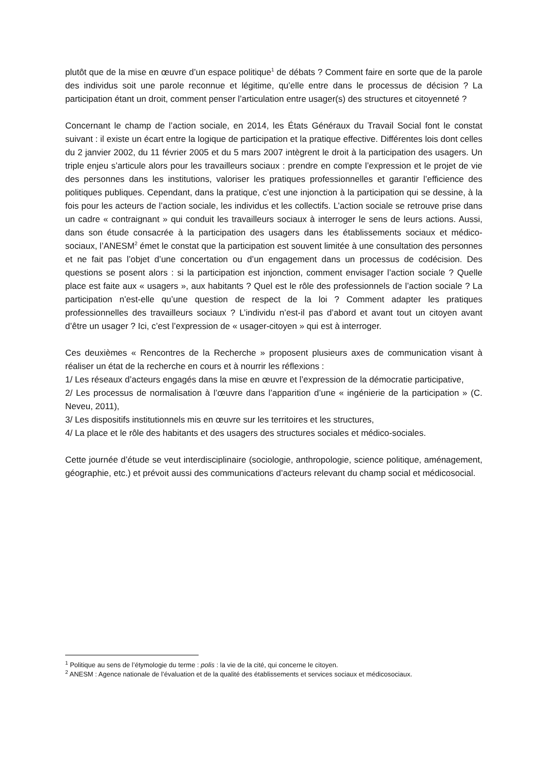plutôt que de la mise en œuvre d’un espace politique<sup>1</sup> de débats ? Comment faire en sorte que de la parole des individus soit une parole reconnue et légitime, qu’elle entre dans le processus de décision ? La participation étant un droit, comment penser l’articulation entre usager(s) des structures et citoyenneté ?
Concernant le champ de l’action sociale, en 2014, les États Généraux du Travail Social font le constat suivant : il existe un écart entre la logique de participation et la pratique effective. Différentes lois dont celles du 2 janvier 2002, du 11 février 2005 et du 5 mars 2007 intègrent le droit à la participation des usagers. Un triple enjeu s’articule alors pour les travailleurs sociaux : prendre en compte l’expression et le projet de vie des personnes dans les institutions, valoriser les pratiques professionnelles et garantir l’efficience des politiques publiques. Cependant, dans la pratique, c’est une injonction à la participation qui se dessine, à la fois pour les acteurs de l’action sociale, les individus et les collectifs. L’action sociale se retrouve prise dans un cadre « contraignant » qui conduit les travailleurs sociaux à interroger le sens de leurs actions. Aussi, dans son étude consacrée à la participation des usagers dans les établissements sociaux et médico-sociaux, l’ANESM<sup>2</sup> émet le constat que la participation est souvent limitée à une consultation des personnes et ne fait pas l’objet d’une concertation ou d’un engagement dans un processus de codécision. Des questions se posent alors : si la participation est injonction, comment envisager l’action sociale ? Quelle place est faite aux « usagers », aux habitants ? Quel est le rôle des professionnels de l’action sociale ? La participation n’est-elle qu’une question de respect de la loi ? Comment adapter les pratiques professionnelles des travailleurs sociaux ? L’individu n’est-il pas d’abord et avant tout un citoyen avant d’être un usager ? Ici, c’est l’expression de « usager-citoyen » qui est à interroger.
Ces deuxièmes « Rencontres de la Recherche » proposent plusieurs axes de communication visant à réaliser un état de la recherche en cours et à nourrir les réflexions :
1/ Les réseaux d’acteurs engagés dans la mise en œuvre et l’expression de la démocratie participative,
2/ Les processus de normalisation à l’œuvre dans l’apparition d’une « ingénierie de la participation » (C. Neveu, 2011),
3/ Les dispositifs institutionnels mis en œuvre sur les territoires et les structures,
4/ La place et le rôle des habitants et des usagers des structures sociales et médico-sociales.
Cette journée d’étude se veut interdisciplinaire (sociologie, anthropologie, science politique, aménagement, géographie, etc.) et prévoit aussi des communications d’acteurs relevant du champ social et médicosocial.
<sup>1</sup> Politique au sens de l’étymologie du terme : polis : la vie de la cité, qui concerne le citoyen.
<sup>2</sup> ANESM : Agence nationale de l’évaluation et de la qualité des établissements et services sociaux et médicosociaux.